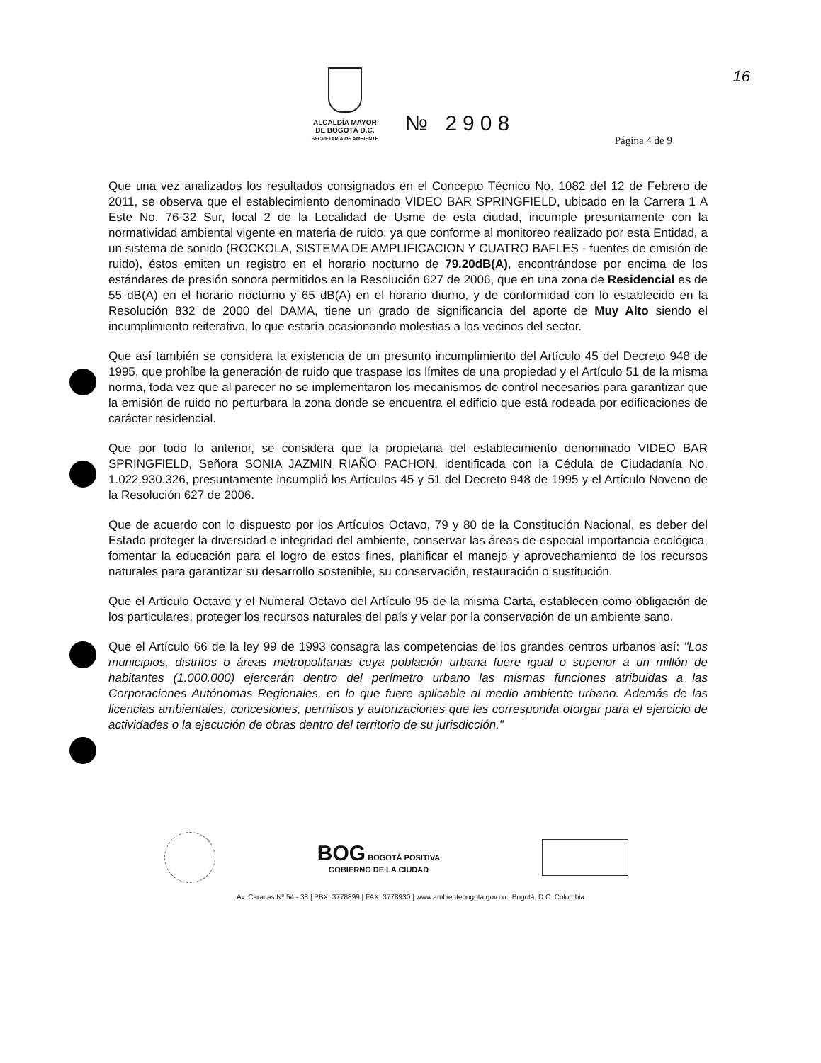16
ALCALDÍA MAYOR
DE BOGOTÁ D.C.
SECRETARÍA DE AMBIENTE
№ 2908
Página 4 de 9
Que una vez analizados los resultados consignados en el Concepto Técnico No. 1082 del 12 de Febrero de 2011, se observa que el establecimiento denominado VIDEO BAR SPRINGFIELD, ubicado en la Carrera 1 A Este No. 76-32 Sur, local 2 de la Localidad de Usme de esta ciudad, incumple presuntamente con la normatividad ambiental vigente en materia de ruido, ya que conforme al monitoreo realizado por esta Entidad, a un sistema de sonido (ROCKOLA, SISTEMA DE AMPLIFICACION Y CUATRO BAFLES - fuentes de emisión de ruido), éstos emiten un registro en el horario nocturno de 79.20dB(A), encontrándose por encima de los estándares de presión sonora permitidos en la Resolución 627 de 2006, que en una zona de Residencial es de 55 dB(A) en el horario nocturno y 65 dB(A) en el horario diurno, y de conformidad con lo establecido en la Resolución 832 de 2000 del DAMA, tiene un grado de significancia del aporte de Muy Alto siendo el incumplimiento reiterativo, lo que estaría ocasionando molestias a los vecinos del sector.
Que así también se considera la existencia de un presunto incumplimiento del Artículo 45 del Decreto 948 de 1995, que prohíbe la generación de ruido que traspase los límites de una propiedad y el Artículo 51 de la misma norma, toda vez que al parecer no se implementaron los mecanismos de control necesarios para garantizar que la emisión de ruido no perturbara la zona donde se encuentra el edificio que está rodeada por edificaciones de carácter residencial.
Que por todo lo anterior, se considera que la propietaria del establecimiento denominado VIDEO BAR SPRINGFIELD, Señora SONIA JAZMIN RIAÑO PACHON, identificada con la Cédula de Ciudadanía No. 1.022.930.326, presuntamente incumplió los Artículos 45 y 51 del Decreto 948 de 1995 y el Artículo Noveno de la Resolución 627 de 2006.
Que de acuerdo con lo dispuesto por los Artículos Octavo, 79 y 80 de la Constitución Nacional, es deber del Estado proteger la diversidad e integridad del ambiente, conservar las áreas de especial importancia ecológica, fomentar la educación para el logro de estos fines, planificar el manejo y aprovechamiento de los recursos naturales para garantizar su desarrollo sostenible, su conservación, restauración o sustitución.
Que el Artículo Octavo y el Numeral Octavo del Artículo 95 de la misma Carta, establecen como obligación de los particulares, proteger los recursos naturales del país y velar por la conservación de un ambiente sano.
Que el Artículo 66 de la ley 99 de 1993 consagra las competencias de los grandes centros urbanos así: "Los municipios, distritos o áreas metropolitanas cuya población urbana fuere igual o superior a un millón de habitantes (1.000.000) ejercerán dentro del perímetro urbano las mismas funciones atribuidas a las Corporaciones Autónomas Regionales, en lo que fuere aplicable al medio ambiente urbano. Además de las licencias ambientales, concesiones, permisos y autorizaciones que les corresponda otorgar para el ejercicio de actividades o la ejecución de obras dentro del territorio de su jurisdicción."
BOG BOGOTÁ POSITIVA
GOBIERNO DE LA CIUDAD
Av. Caracas Nº 54 - 38 | PBX: 3778899 | FAX: 3778930 | www.ambientebogota.gov.co | Bogotá, D.C. Colombia